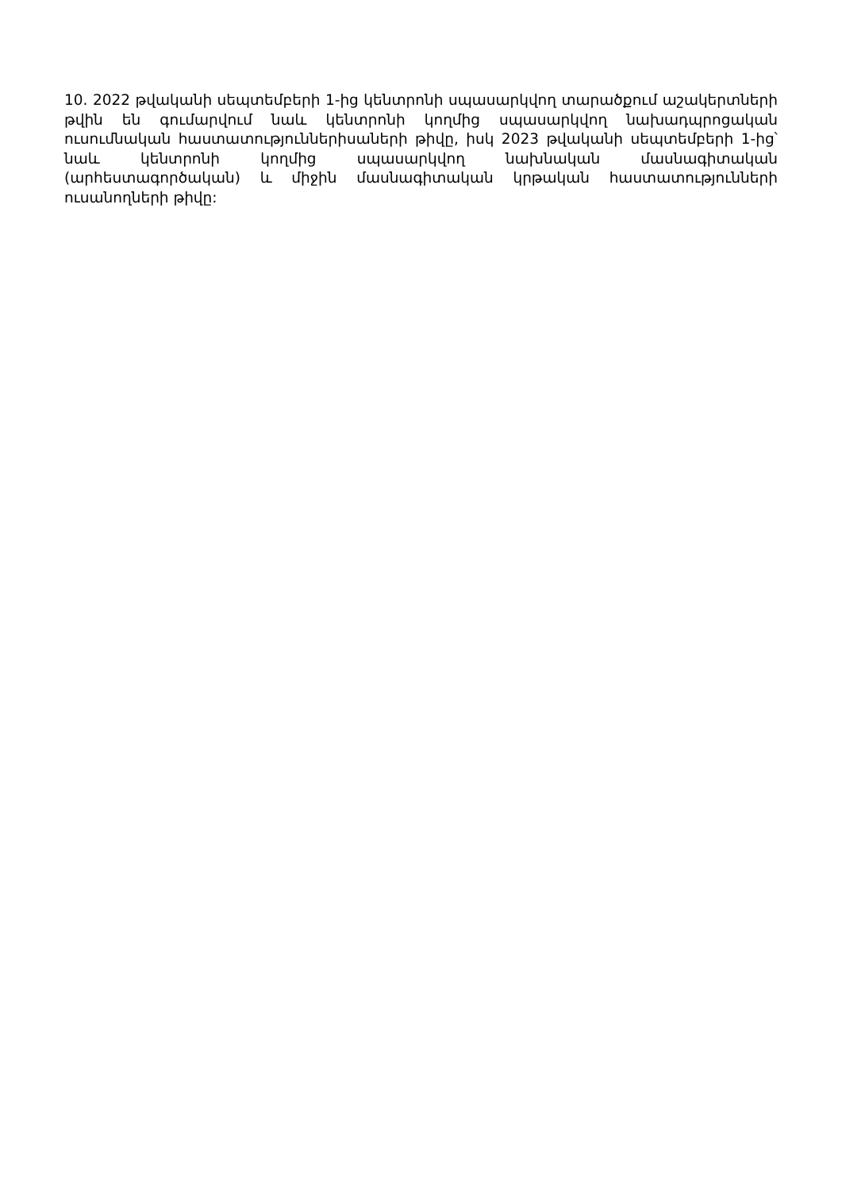10. 2022 թվականի սեպտեմբերի 1-ից կենտրոնի սպասարկվող տարածքում աշակերտների թվին են գումարվում նաև կենտրոնի կողմից սպասարկվող նախադպրոցական ուսումնական հաստատություններիսաների թիվը, իսկ 2023 թվականի սեպտեմբերի 1-ից՝ նաև կենտրոնի կողմից սպասարկվող նախնական մասնագիտական (արհեստագործական) և միջին մասնագիտական կրթական հաստատությունների ուսանողների թիվը: